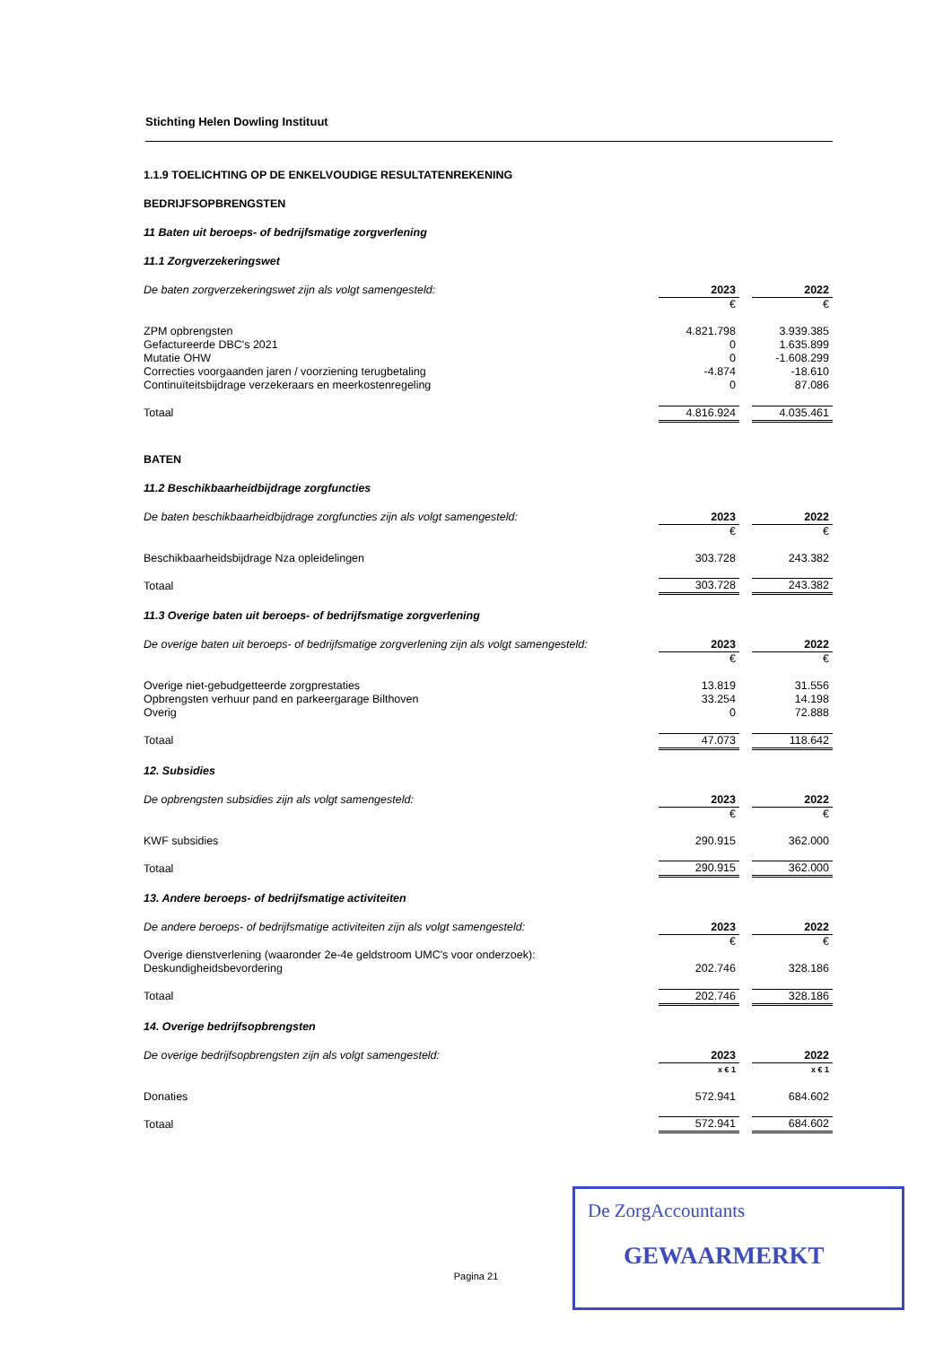Stichting Helen Dowling Instituut
1.1.9 TOELICHTING OP DE ENKELVOUDIGE RESULTATENREKENING
BEDRIJFSOPBRENGSTEN
11 Baten uit beroeps- of bedrijfsmatige zorgverlening
11.1 Zorgverzekeringswet
| De baten zorgverzekeringswet zijn als volgt samengesteld: | 2023 | | 2022 |
| | € | | € |
| ZPM opbrengsten | 4.821.798 | | 3.939.385 |
| Gefactureerde DBC's 2021 | 0 | | 1.635.899 |
| Mutatie OHW | 0 | | -1.608.299 |
| Correcties voorgaanden jaren / voorziening terugbetaling | -4.874 | | -18.610 |
| Continuïteitsbijdrage verzekeraars en meerkostenregeling | 0 | | 87.086 |
| Totaal | 4.816.924 | | 4.035.461 |
BATEN
11.2 Beschikbaarheidbijdrage zorgfuncties
| De baten beschikbaarheidbijdrage zorgfuncties zijn als volgt samengesteld: | 2023 | | 2022 |
| | € | | € |
| Beschikbaarheidsbijdrage Nza opleidelingen | 303.728 | | 243.382 |
| Totaal | 303.728 | | 243.382 |
11.3 Overige baten uit beroeps- of bedrijfsmatige zorgverlening
| De overige baten uit beroeps- of bedrijfsmatige zorgverlening zijn als volgt samengesteld: | 2023 | | 2022 |
| | € | | € |
| Overige niet-gebudgetteerde zorgprestaties | 13.819 | | 31.556 |
| Opbrengsten verhuur pand en parkeergarage Bilthoven | 33.254 | | 14.198 |
| Overig | 0 | | 72.888 |
| Totaal | 47.073 | | 118.642 |
12. Subsidies
| De opbrengsten subsidies zijn als volgt samengesteld: | 2023 | | 2022 |
| | € | | € |
| KWF subsidies | 290.915 | | 362.000 |
| Totaal | 290.915 | | 362.000 |
13. Andere beroeps- of bedrijfsmatige activiteiten
| De andere beroeps- of bedrijfsmatige activiteiten zijn als volgt samengesteld: | 2023 | | 2022 |
| | € | | € |
| Overige dienstverlening (waaronder 2e-4e geldstroom UMC's voor onderzoek): | | | |
| Deskundigheidsbevordering | 202.746 | | 328.186 |
| Totaal | 202.746 | | 328.186 |
14. Overige bedrijfsopbrengsten
| De overige bedrijfsopbrengsten zijn als volgt samengesteld: | 2023 | | 2022 |
| | x € 1 | | x € 1 |
| Donaties | 572.941 | | 684.602 |
| Totaal | 572.941 | | 684.602 |
Pagina 21
De ZorgAccountants
GEWAARMERKT